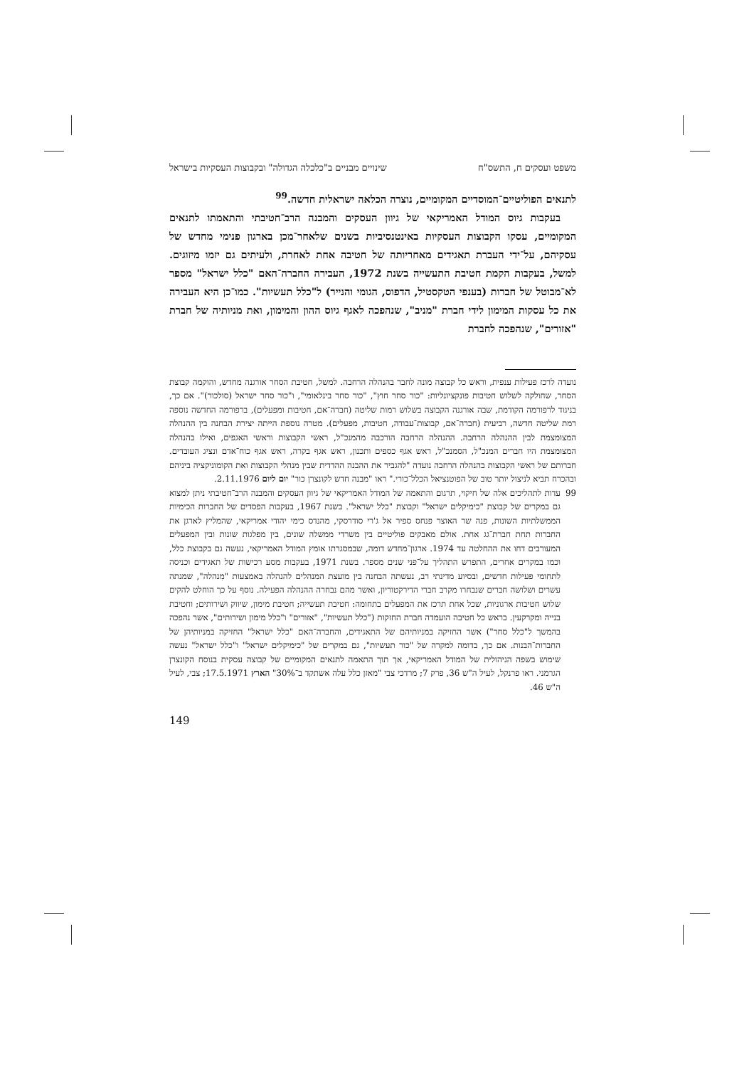משפט ועסקים ח, התשס"ח שינויים מבניים ב"כלכלה הגדולה" ובקבוצות העסקיות בישראל
לתנאים הפוליטיים־המוסדיים המקומיים, נוצרה הכלאה ישראלית חדשה.<sup>99</sup>
בעקבות גיוס המודל האמריקאי של גיוון העסקים והמבנה הרב־חטיבתי והתאמתו לתנאים המקומיים, עסקו הקבוצות העסקיות באינטנסיביות בשנים שלאחר־מכן בארגון פנימי מחדש של עסקיהם, על־ידי העברת תאגידים מאחריותה של חטיבה אחת לאחרת, ולעיתים גם יזמו מיזוגים. למשל, בעקבות הקמת חטיבת התעשייה בשנת 1972, העבירה החברה־האם "כלל ישראל" מספר לא־מבוטל של חברות (בענפי הטקסטיל, הדפוס, הגומי והנייר) ל"כלל תעשיות". כמו־כן היא העבירה את כל עסקות המימון לידי חברת "מניב", שנהפכה לאגף גיוס ההון והמימון, ואת מניותיה של חברת "אזורים", שנהפכה לחברת
נועדה לרכז פעילות ענפית, וראש כל קבוצה מונה לחבר בהנהלה הרחבה. למשל, חטיבת הסחר אורגנה מחדש, והוקמה קבוצת הסחר, שחולקה לשלוש חטיבות פונקציונליות: "כור סחר חוץ", "כור סחר בינלאומי", ו"כור סחר ישראל (סולכור)". אם כך, בניגוד לרפורמה הקודמת, שבה אורגנה הקבוצה בשלוש רמות שליטה (חברה־אם, חטיבות ומפעלים), ברפורמה החדשה נוספה רמת שליטה חדשה, רביעית (חברה־אם, קבוצות־עבודה, חטיבות, מפעלים). מטרה נוספת הייתה יצירת הבחנה בין ההנהלה המצומצמת לבין ההנהלה הרחבה. ההנהלה הרחבה הורכבה מהמנכ"ל, ראשי הקבוצות וראשי האגפים, ואילו בהנהלה המצומצמת היו חברים המנכ"ל, הסמנכ"ל, ראש אגף כספים ותכנון, ראש אגף בקרה, ראש אגף כוח־אדם ונציג העובדים. חברותם של ראשי הקבוצות בהנהלה הרחבה נועדה "להגביר את ההבנה ההדדית שבין מנהלי הקבוצות ואת הקומוניקציה ביניהם ובהכרח תביא לניצול יותר טוב של הפוטנציאל הכלל־כורי." ראו "מבנה חדש לקונצרן כור" יום ליום 2.11.1976.
99 עדות לתהליכים אלה של חיקוי, תרגום והתאמה של המודל האמריקאי של גיוון העסקים והמבנה הרב־חטיבתי ניתן למצוא גם במקרים של קבוצת "כימיקלים ישראל" וקבוצת "כלל ישראל". בשנת 1967, בעקבות הפסדים של החברות הכימיות הממשלתיות השונות, פנה שר האוצר פנחס ספיר אל ג'רי סודרסקי, מהנדס כימי יהודי אמריקאי, שהמליץ לארגן את החברות תחת חברת־גג אחת. אולם מאבקים פוליטיים בין משרדי ממשלה שונים, בין מפלגות שונות ובין המפעלים המעורבים דחו את ההחלטה עד 1974. ארגון־מחדש דומה, שבמסגרתו אומץ המודל האמריקאי, נעשה גם בקבוצת כלל, וכמו במקרים אחרים, התפרש התהליך על־פני שנים מספר. בשנת 1971, בעקבות מסע רכישות של תאגידים וכניסה לתחומי פעילות חדשים, ובסיוע מדינתי רב, נעשתה הבחנה בין מועצת המנהלים להנהלה באמצעות "מִנהלה", שמנתה עשרים ושלושה חברים שנבחרו מקרב חברי הדירקטוריון, ואשר מהם נבחרה ההנהלה הפעילה. נוסף על כך הוחלט להקים שלוש חטיבות ארגוניות, שכל אחת תרכז את המפעלים בתחומה: חטיבת תעשייה; חטיבת מימון, שיווק ושירותים; וחטיבת בנייה ומקרקעין. בראש כל חטיבה הועמדה חברת החזקות ("כלל תעשיות", "אזורים" ו"כלל מימון ושירותים", אשר נהפכה בהמשך ל"כלל סחר") אשר החזיקה במניותיהם של התאגידים, והחברה־האם "כלל ישראל" החזיקה במניותיהן של החברות־הבנות. אם כך, בדומה למקרה של "כור תעשיות", גם במקרים של "כימיקלים ישראל" ו"כלל ישראל" נעשה שימוש בשפה הניהולית של המודל האמריקאי, אך תוך התאמה לתנאים המקומיים של קבוצה עסקית בנוסח הקונצרן הגרמני. ראו פרנקל, לעיל ה"ש 36, פרק 7; מרדכי צבי "מאזן כלל עלה אשתקד ב־30%" הארץ 17.5.1971; צבי, לעיל ה"ש 46.
149